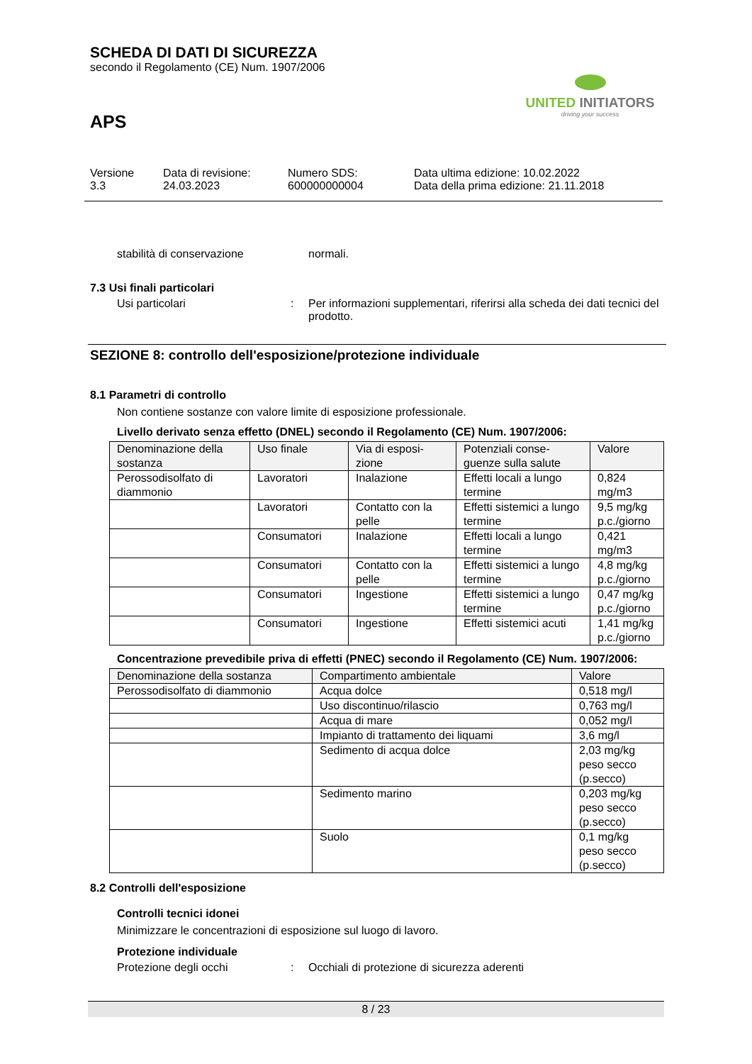SCHEDA DI DATI DI SICUREZZA
secondo il Regolamento (CE) Num. 1907/2006
UNITED INITIATORS
driving your success
APS
Versione
3.3
Data di revisione:
24.03.2023
Numero SDS:
600000000004
Data ultima edizione: 10.02.2022
Data della prima edizione: 21.11.2018
stabilità di conservazione
normali.
7.3 Usi finali particolari
Usi particolari : Per informazioni supplementari, riferirsi alla scheda dei dati tecnici del prodotto.
SEZIONE 8: controllo dell'esposizione/protezione individuale
8.1 Parametri di controllo
Non contiene sostanze con valore limite di esposizione professionale.
Livello derivato senza effetto (DNEL) secondo il Regolamento (CE) Num. 1907/2006:
| Denominazione della sostanza | Uso finale | Via di esposi-zione | Potenziali conse-guenze sulla salute | Valore |
| --- | --- | --- | --- | --- |
| Perossodisolfato di diammonio | Lavoratori | Inalazione | Effetti locali a lungo termine | 0,824 mg/m3 |
| | Lavoratori | Contatto con la pelle | Effetti sistemici a lungo termine | 9,5 mg/kg p.c./giorno |
| | Consumatori | Inalazione | Effetti locali a lungo termine | 0,421 mg/m3 |
| | Consumatori | Contatto con la pelle | Effetti sistemici a lungo termine | 4,8 mg/kg p.c./giorno |
| | Consumatori | Ingestione | Effetti sistemici a lungo termine | 0,47 mg/kg p.c./giorno |
| | Consumatori | Ingestione | Effetti sistemici acuti | 1,41 mg/kg p.c./giorno |
Concentrazione prevedibile priva di effetti (PNEC) secondo il Regolamento (CE) Num. 1907/2006:
| Denominazione della sostanza | Compartimento ambientale | Valore |
| --- | --- | --- |
| Perossodisolfato di diammonio | Acqua dolce | 0,518 mg/l |
| | Uso discontinuo/rilascio | 0,763 mg/l |
| | Acqua di mare | 0,052 mg/l |
| | Impianto di trattamento dei liquami | 3,6 mg/l |
| | Sedimento di acqua dolce | 2,03 mg/kg peso secco (p.secco) |
| | Sedimento marino | 0,203 mg/kg peso secco (p.secco) |
| | Suolo | 0,1 mg/kg peso secco (p.secco) |
8.2 Controlli dell'esposizione
Controlli tecnici idonei
Minimizzare le concentrazioni di esposizione sul luogo di lavoro.
Protezione individuale
Protezione degli occhi : Occhiali di protezione di sicurezza aderenti
8 / 23